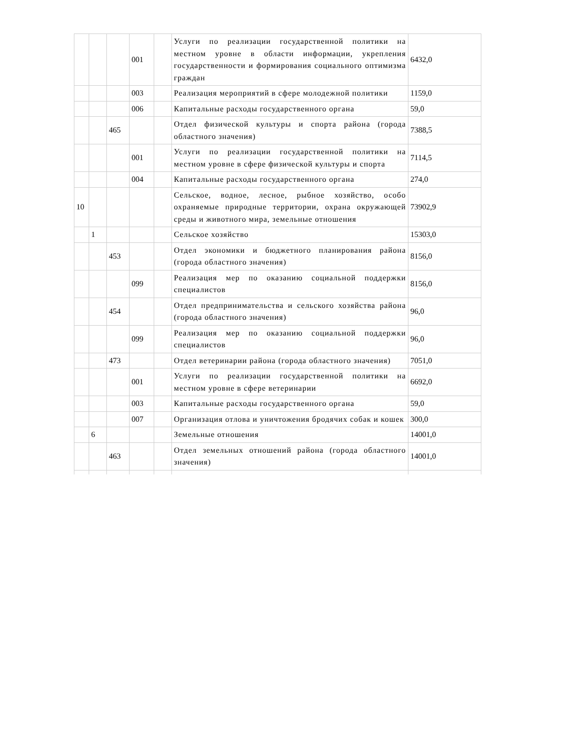| | | | 001 | | Услуги по реализации государственной политики на местном уровне в области информации, укрепления государственности и формирования социального оптимизма граждан | 6432,0 |
| | | | 003 | | Реализация мероприятий в сфере молодежной политики | 1159,0 |
| | | | 006 | | Капитальные расходы государственного органа | 59,0 |
| | | 465 | | | Отдел физической культуры и спорта района (города областного значения) | 7388,5 |
| | | | 001 | | Услуги по реализации государственной политики на местном уровне в сфере физической культуры и спорта | 7114,5 |
| | | | 004 | | Капитальные расходы государственного органа | 274,0 |
| 10 | | | | | Сельское, водное, лесное, рыбное хозяйство, особо охраняемые природные территории, охрана окружающей среды и животного мира, земельные отношения | 73902,9 |
| | 1 | | | | Сельское хозяйство | 15303,0 |
| | | 453 | | | Отдел экономики и бюджетного планирования района (города областного значения) | 8156,0 |
| | | | 099 | | Реализация мер по оказанию социальной поддержки специалистов | 8156,0 |
| | | 454 | | | Отдел предпринимательства и сельского хозяйства района (города областного значения) | 96,0 |
| | | | 099 | | Реализация мер по оказанию социальной поддержки специалистов | 96,0 |
| | | 473 | | | Отдел ветеринарии района (города областного значения) | 7051,0 |
| | | | 001 | | Услуги по реализации государственной политики на местном уровне в сфере ветеринарии | 6692,0 |
| | | | 003 | | Капитальные расходы государственного органа | 59,0 |
| | | | 007 | | Организация отлова и уничтожения бродячих собак и кошек | 300,0 |
| | 6 | | | | Земельные отношения | 14001,0 |
| | | 463 | | | Отдел земельных отношений района (города областного значения) | 14001,0 |